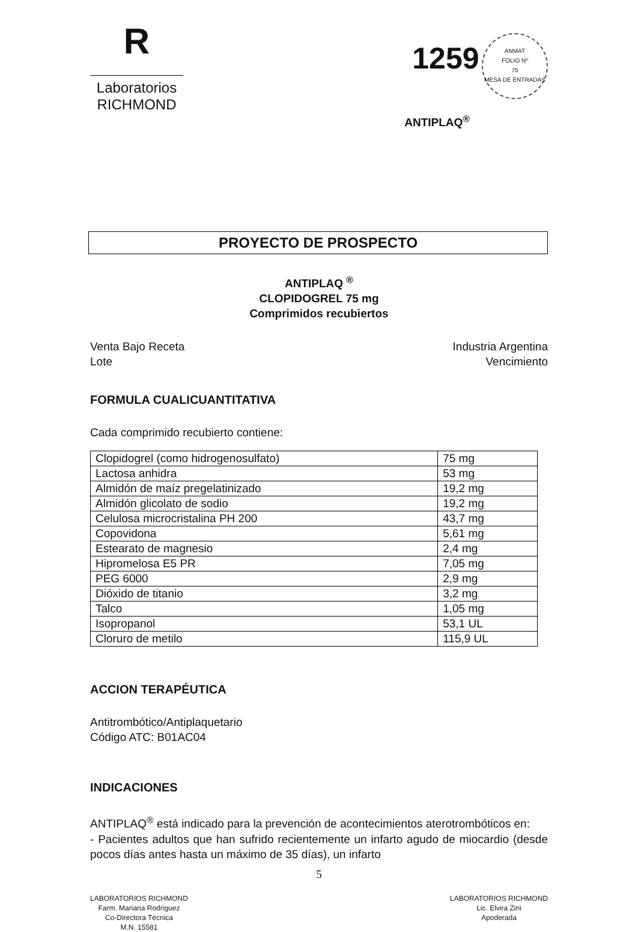R
Laboratorios
RICHMOND
1259 ANMAT
FOLIO Nº
75
MESA DE ENTRADAS
ANTIPLAQ<sup>®</sup>
PROYECTO DE PROSPECTO
ANTIPLAQ <sup>®</sup>
CLOPIDOGREL 75 mg
Comprimidos recubiertos
Venta Bajo Receta
Lote
Industria Argentina
Vencimiento
FORMULA CUALICUANTITATIVA
Cada comprimido recubierto contiene:
| Clopidogrel (como hidrogenosulfato) | 75 mg |
| Lactosa anhidra | 53 mg |
| Almidón de maíz pregelatinizado | 19,2 mg |
| Almidón glicolato de sodio | 19,2 mg |
| Celulosa microcristalina PH 200 | 43,7 mg |
| Copovidona | 5,61 mg |
| Estearato de magnesio | 2,4 mg |
| Hipromelosa E5 PR | 7,05 mg |
| PEG 6000 | 2,9 mg |
| Dióxido de titanio | 3,2 mg |
| Talco | 1,05 mg |
| Isopropanol | 53,1 UL |
| Cloruro de metilo | 115,9 UL |
ACCION TERAPÉUTICA
Antitrombótico/Antiplaquetario
Código ATC: B01AC04
INDICACIONES
ANTIPLAQ<sup>®</sup> está indicado para la prevención de acontecimientos aterotrombóticos en:
- Pacientes adultos que han sufrido recientemente un infarto agudo de miocardio (desde pocos días antes hasta un máximo de 35 días), un infarto
5
LABORATORIOS RICHMOND
Farm. Mariana Rodriguez
Co-Directora Técnica
M.N. 15581
LABORATORIOS RICHMOND
Lic. Elvira Zini
Apoderada